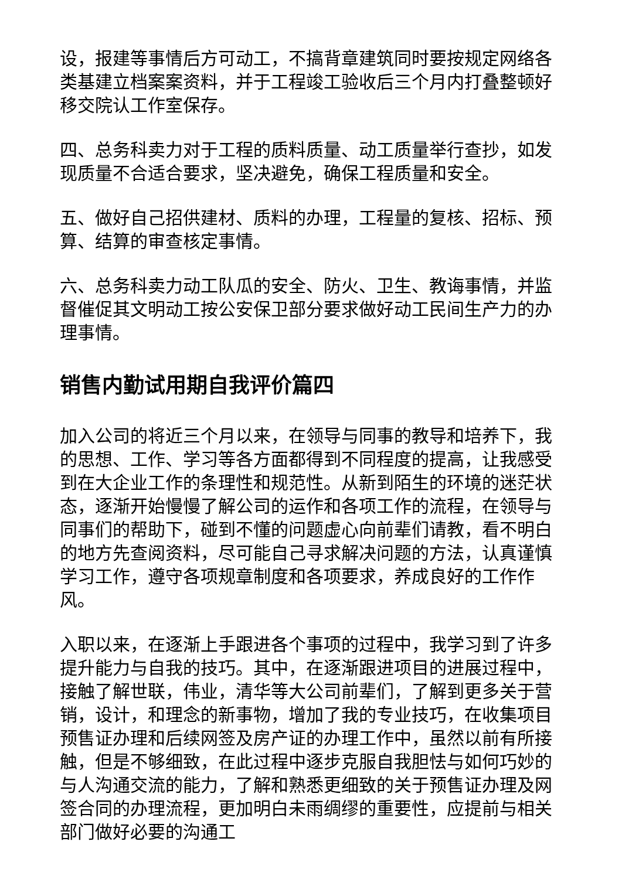设，报建等事情后方可动工，不搞背章建筑同时要按规定网络各类基建立档案案资料，并于工程竣工验收后三个月内打叠整顿好移交院认工作室保存。
四、总务科卖力对于工程的质料质量、动工质量举行查抄，如发现质量不合适合要求，坚决避免，确保工程质量和安全。
五、做好自己招供建材、质料的办理，工程量的复核、招标、预算、结算的审查核定事情。
六、总务科卖力动工队瓜的安全、防火、卫生、教诲事情，并监督催促其文明动工按公安保卫部分要求做好动工民间生产力的办理事情。
销售内勤试用期自我评价篇四
加入公司的将近三个月以来，在领导与同事的教导和培养下，我的思想、工作、学习等各方面都得到不同程度的提高，让我感受到在大企业工作的条理性和规范性。从新到陌生的环境的迷茫状态，逐渐开始慢慢了解公司的运作和各项工作的流程，在领导与同事们的帮助下，碰到不懂的问题虚心向前辈们请教，看不明白的地方先查阅资料，尽可能自己寻求解决问题的方法，认真谨慎学习工作，遵守各项规章制度和各项要求，养成良好的工作作风。
入职以来，在逐渐上手跟进各个事项的过程中，我学习到了许多提升能力与自我的技巧。其中，在逐渐跟进项目的进展过程中，接触了解世联，伟业，清华等大公司前辈们，了解到更多关于营销，设计，和理念的新事物，增加了我的专业技巧，在收集项目预售证办理和后续网签及房产证的办理工作中，虽然以前有所接触，但是不够细致，在此过程中逐步克服自我胆怯与如何巧妙的与人沟通交流的能力，了解和熟悉更细致的关于预售证办理及网签合同的办理流程，更加明白未雨绸缪的重要性，应提前与相关部门做好必要的沟通工